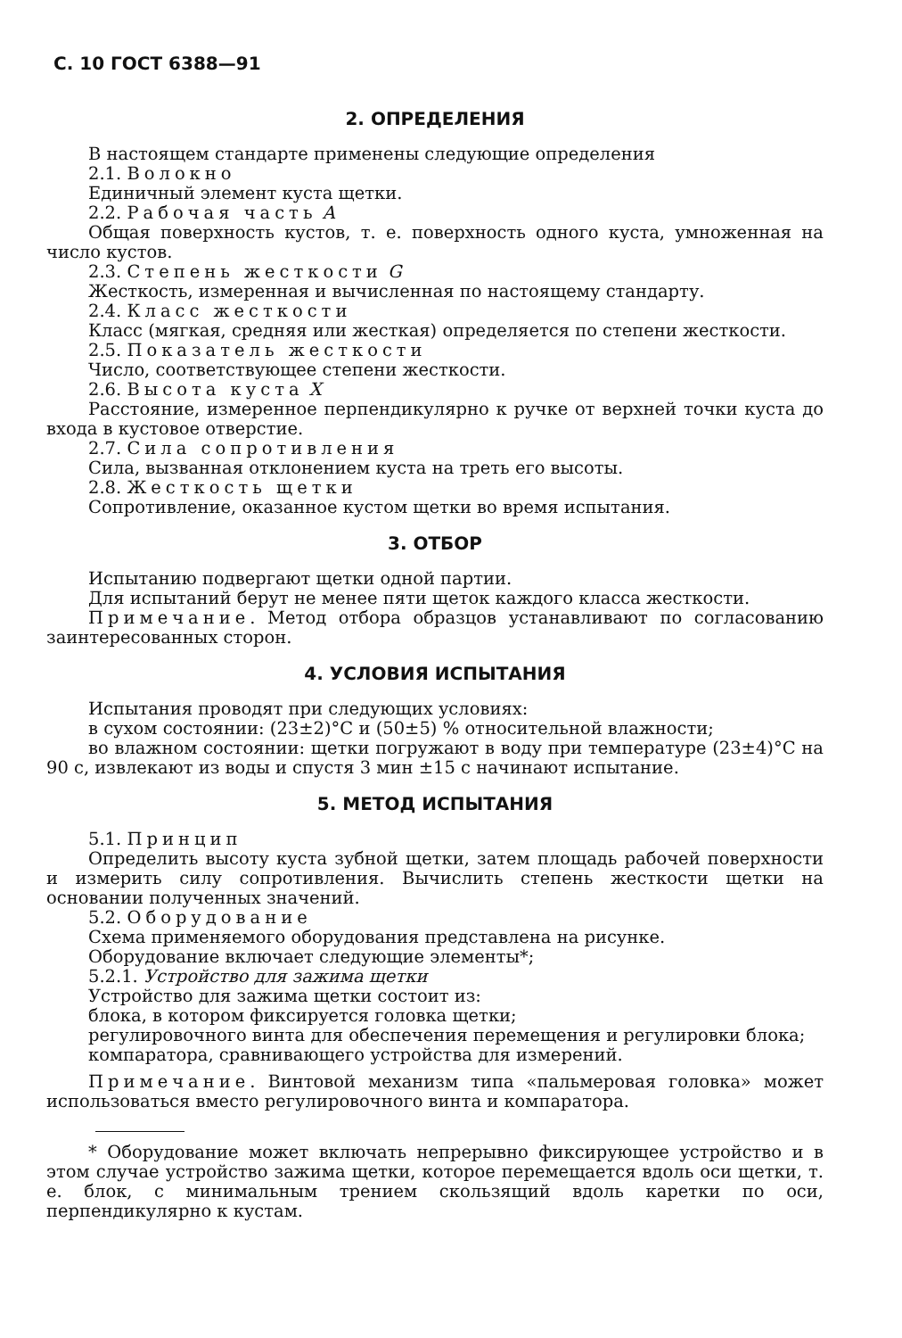С. 10 ГОСТ 6388—91
2. ОПРЕДЕЛЕНИЯ
В настоящем стандарте применены следующие определения
2.1. Волокно
Единичный элемент куста щетки.
2.2. Рабочая часть A
Общая поверхность кустов, т. е. поверхность одного куста, умноженная на число кустов.
2.3. Степень жесткости G
Жесткость, измеренная и вычисленная по настоящему стандарту.
2.4. Класс жесткости
Класс (мягкая, средняя или жесткая) определяется по степени жесткости.
2.5. Показатель жесткости
Число, соответствующее степени жесткости.
2.6. Высота куста X
Расстояние, измеренное перпендикулярно к ручке от верхней точки куста до входа в кустовое отверстие.
2.7. Сила сопротивления
Сила, вызванная отклонением куста на треть его высоты.
2.8. Жесткость щетки
Сопротивление, оказанное кустом щетки во время испытания.
3. ОТБОР
Испытанию подвергают щетки одной партии.
Для испытаний берут не менее пяти щеток каждого класса жесткости.
Примечание. Метод отбора образцов устанавливают по согласованию заинтересованных сторон.
4. УСЛОВИЯ ИСПЫТАНИЯ
Испытания проводят при следующих условиях:
в сухом состоянии: (23±2)°С и (50±5) % относительной влажности;
во влажном состоянии: щетки погружают в воду при температуре (23±4)°С на 90 с, извлекают из воды и спустя 3 мин ±15 с начинают испытание.
5. МЕТОД ИСПЫТАНИЯ
5.1. Принцип
Определить высоту куста зубной щетки, затем площадь рабочей поверхности и измерить силу сопротивления. Вычислить степень жесткости щетки на основании полученных значений.
5.2. Оборудование
Схема применяемого оборудования представлена на рисунке.
Оборудование включает следующие элементы*;
5.2.1. Устройство для зажима щетки
Устройство для зажима щетки состоит из:
блока, в котором фиксируется головка щетки;
регулировочного винта для обеспечения перемещения и регулировки блока;
компаратора, сравнивающего устройства для измерений.
Примечание. Винтовой механизм типа «пальмеровая головка» может использоваться вместо регулировочного винта и компаратора.
* Оборудование может включать непрерывно фиксирующее устройство и в этом случае устройство зажима щетки, которое перемещается вдоль оси щетки, т. е. блок, с минимальным трением скользящий вдоль каретки по оси, перпендикулярно к кустам.